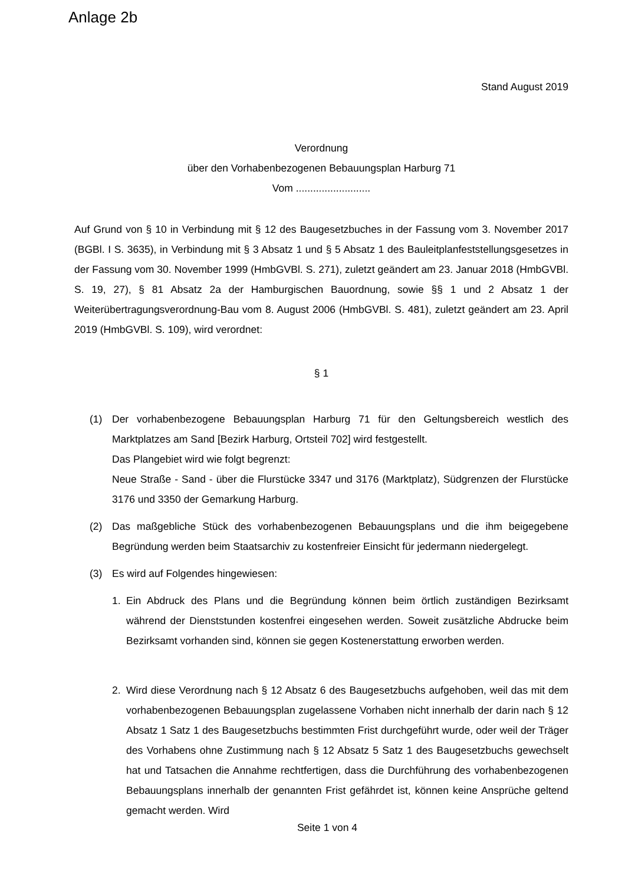Anlage 2b
Stand August 2019
Verordnung
über den Vorhabenbezogenen Bebauungsplan Harburg 71
Vom ..........................
Auf Grund von § 10 in Verbindung mit § 12 des Baugesetzbuches in der Fassung vom 3. November 2017 (BGBl. I S. 3635), in Verbindung mit § 3 Absatz 1 und § 5 Absatz 1 des Bauleitplanfeststellungsgesetzes in der Fassung vom 30. November 1999 (HmbGVBl. S. 271), zuletzt geändert am 23. Januar 2018 (HmbGVBl. S. 19, 27), § 81 Absatz 2a der Hamburgischen Bauordnung, sowie §§ 1 und 2 Absatz 1 der Weiterübertragungsverordnung-Bau vom 8. August 2006 (HmbGVBl. S. 481), zuletzt geändert am 23. April 2019 (HmbGVBl. S. 109), wird verordnet:
§ 1
(1) Der vorhabenbezogene Bebauungsplan Harburg 71 für den Geltungsbereich westlich des Marktplatzes am Sand [Bezirk Harburg, Ortsteil 702] wird festgestellt.
Das Plangebiet wird wie folgt begrenzt:
Neue Straße - Sand - über die Flurstücke 3347 und 3176 (Marktplatz), Südgrenzen der Flurstücke 3176 und 3350 der Gemarkung Harburg.
(2) Das maßgebliche Stück des vorhabenbezogenen Bebauungsplans und die ihm beigegebene Begründung werden beim Staatsarchiv zu kostenfreier Einsicht für jedermann niedergelegt.
(3) Es wird auf Folgendes hingewiesen:
1. Ein Abdruck des Plans und die Begründung können beim örtlich zuständigen Bezirksamt während der Dienststunden kostenfrei eingesehen werden. Soweit zusätzliche Abdrucke beim Bezirksamt vorhanden sind, können sie gegen Kostenerstattung erworben werden.
2. Wird diese Verordnung nach § 12 Absatz 6 des Baugesetzbuchs aufgehoben, weil das mit dem vorhabenbezogenen Bebauungsplan zugelassene Vorhaben nicht innerhalb der darin nach § 12 Absatz 1 Satz 1 des Baugesetzbuchs bestimmten Frist durchgeführt wurde, oder weil der Träger des Vorhabens ohne Zustimmung nach § 12 Absatz 5 Satz 1 des Baugesetzbuchs gewechselt hat und Tatsachen die Annahme rechtfertigen, dass die Durchführung des vorhabenbezogenen Bebauungsplans innerhalb der genannten Frist gefährdet ist, können keine Ansprüche geltend gemacht werden. Wird
Seite 1 von 4